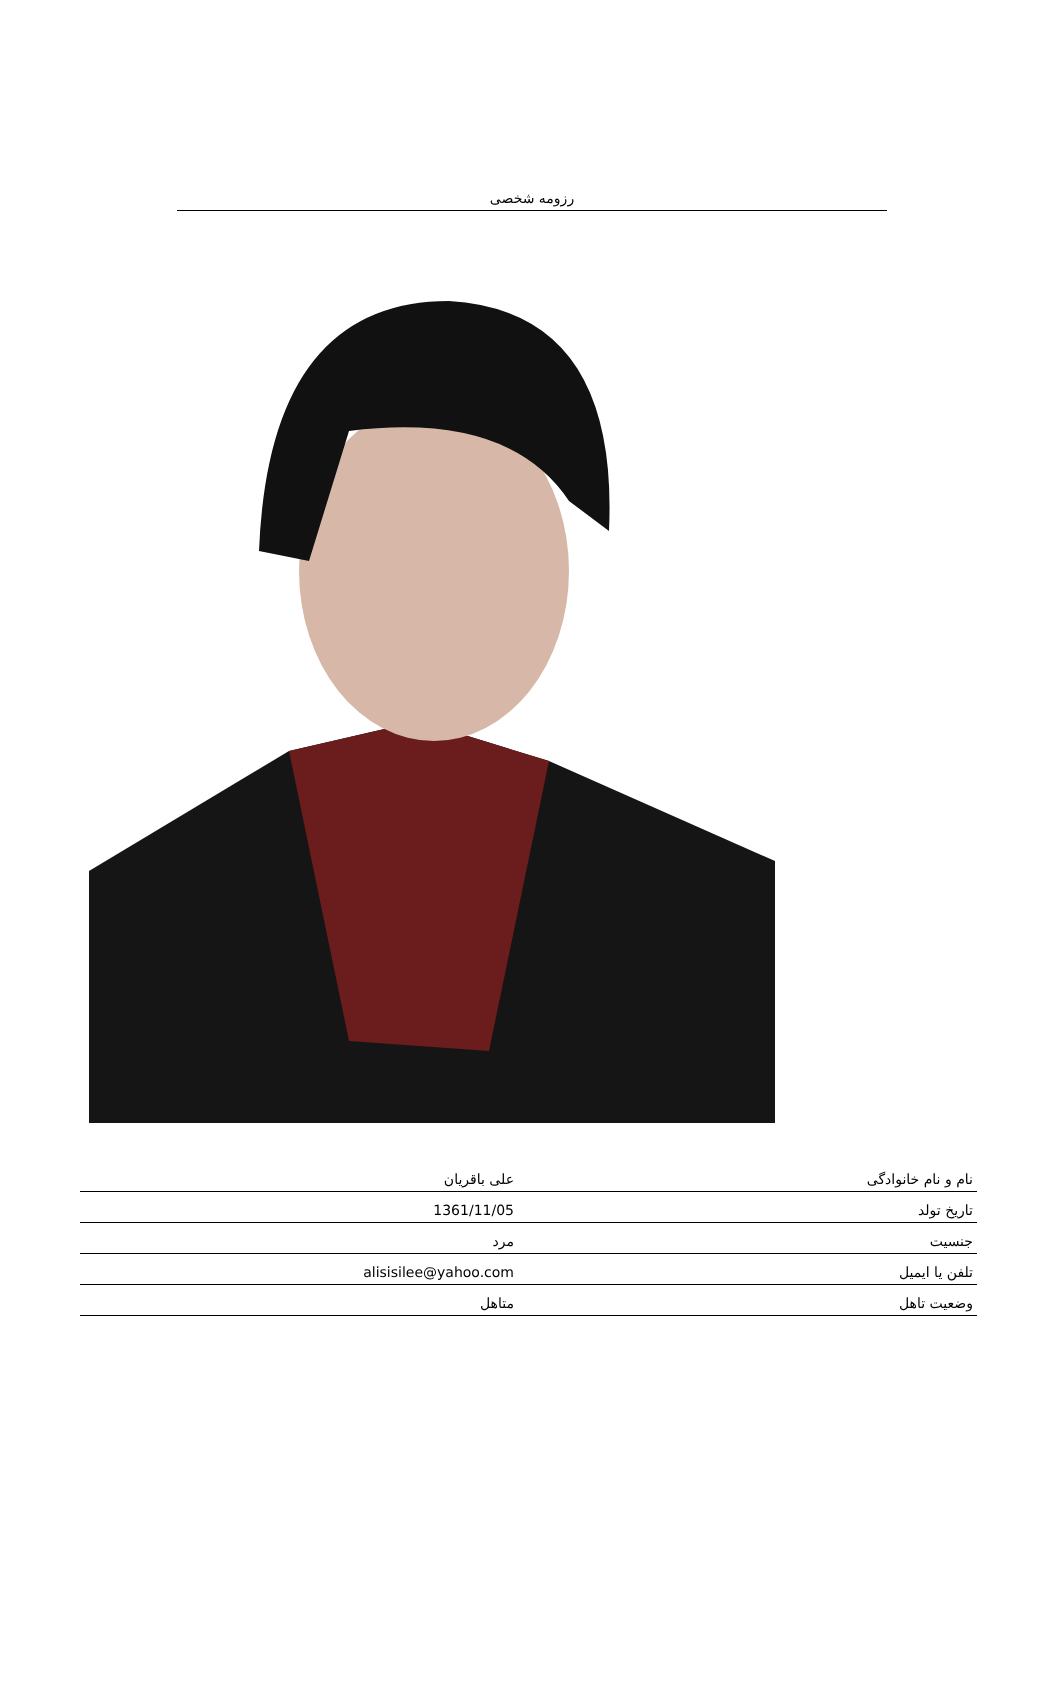رزومه شخصی
| نام و نام خانوادگی | علی باقریان |
| تاریخ تولد | 1361/11/05 |
| جنسیت | مرد |
| تلفن یا ایمیل | alisisilee@yahoo.com |
| وضعیت تاهل | متاهل |